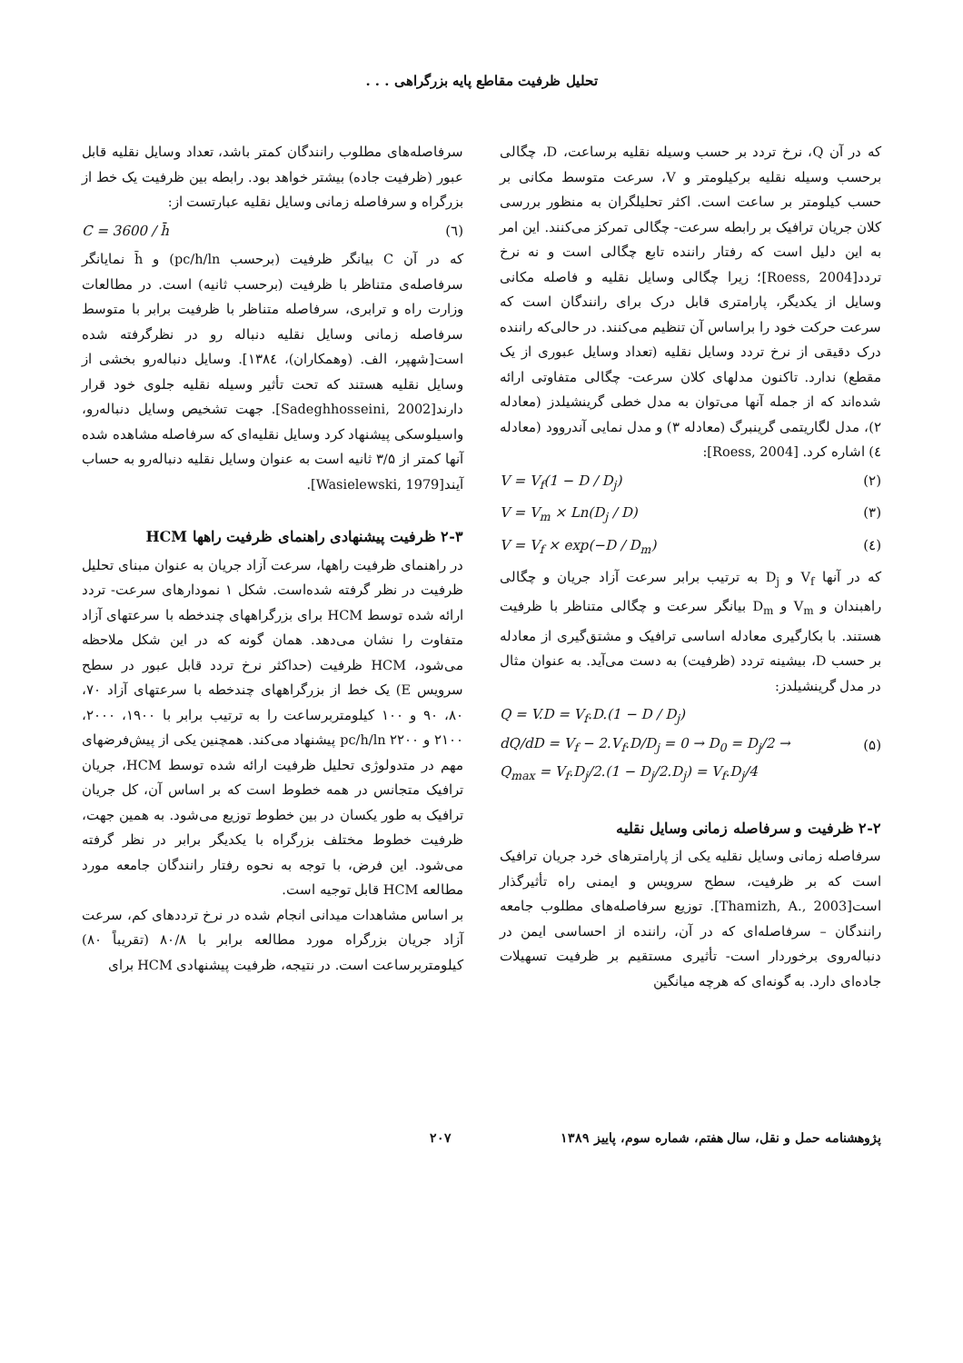تحلیل ظرفیت مقاطع پایه بزرگراهی . . .
که در آن Q، نرخ تردد بر حسب وسیله نقلیه برساعت، D، چگالی برحسب وسیله نقلیه برکیلومتر و V، سرعت متوسط مکانی بر حسب کیلومتر بر ساعت است. اکثر تحلیلگران به منظور بررسی کلان جریان ترافیک بر رابطه سرعت- چگالی تمرکز می‌کنند. این امر به این دلیل است که رفتار راننده تابع چگالی است و نه نرخ تردد[Roess, 2004]؛ زیرا چگالی وسایل نقلیه و فاصله مکانی وسایل از یکدیگر، پارامتری قابل درک برای رانندگان است که سرعت حرکت خود را براساس آن تنظیم می‌کنند. در حالی‌که راننده درک دقیقی از نرخ تردد وسایل نقلیه (تعداد وسایل عبوری از یک مقطع) ندارد. تاکنون مدلهای کلان سرعت- چگالی متفاوتی ارائه شده‌اند که از جمله آنها می‌توان به مدل خطی گرینشیلدز (معادله ۲)، مدل لگاریتمی گرینبرگ (معادله ۳) و مدل نمایی آندروود (معادله ٤) اشاره کرد. [Roess, 2004]:
V = V<sub>f</sub>(1 − D / D<sub>j</sub>) (۲)
V = V<sub>m</sub> × Ln(D<sub>j</sub> / D) (۳)
V = V<sub>f</sub> × exp(−D / D<sub>m</sub>) (٤)
که در آنها V<sub>f</sub> و D<sub>j</sub> به ترتیب برابر سرعت آزاد جریان و چگالی راهبندان و V<sub>m</sub> و D<sub>m</sub> بیانگر سرعت و چگالی متناظر با ظرفیت هستند. با بکارگیری معادله اساسی ترافیک و مشتق‌گیری از معادله بر حسب D، بیشینه تردد (ظرفیت) به دست می‌آید. به عنوان مثال در مدل گرینشیلدز:
Q = V.D = V<sub>f</sub>.D.(1 − D / D<sub>j</sub>)
dQ/dD = V<sub>f</sub> − 2.V<sub>f</sub>.D/D<sub>j</sub> = 0 → D<sub>0</sub> = D<sub>j</sub>/2 →
Q<sub>max</sub> = V<sub>f</sub>.D<sub>j</sub>/2.(1 − D<sub>j</sub>/2.D<sub>j</sub>) = V<sub>f</sub>.D<sub>j</sub>/4 (۵)
۲-۲ ظرفیت و سرفاصله زمانی وسایل نقلیه
سرفاصله زمانی وسایل نقلیه یکی از پارامترهای خرد جریان ترافیک است که بر ظرفیت، سطح سرویس و ایمنی راه تأثیرگذار است[Thamizh, A., 2003]. توزیع سرفاصله‌های مطلوب جامعه رانندگان – سرفاصله‌ای که در آن، راننده از احساسی ایمن در دنباله‌روی برخوردار است- تأثیری مستقیم بر ظرفیت تسهیلات جاده‌ای دارد. به گونه‌ای که هرچه میانگین
سرفاصله‌های مطلوب رانندگان کمتر باشد، تعداد وسایل نقلیه قابل عبور (ظرفیت جاده) بیشتر خواهد بود. رابطه بین ظرفیت یک خط از بزرگراه و سرفاصله زمانی وسایل نقلیه عبارتست از:
C = 3600 / h̄ (٦)
که در آن C بیانگر ظرفیت (برحسب pc/h/ln) و h̄ نمایانگر سرفاصله‌ی متناظر با ظرفیت (برحسب ثانیه) است. در مطالعات وزارت راه و ترابری، سرفاصله متناظر با ظرفیت برابر با متوسط سرفاصله زمانی وسایل نقلیه دنباله رو در نظرگرفته شده است[شهپر، الف. (وهمکاران)، ١٣٨٤]. وسایل دنباله‌رو بخشی از وسایل نقلیه هستند که تحت تأثیر وسیله نقلیه جلوی خود قرار دارند[Sadeghhosseini, 2002]. جهت تشخیص وسایل دنباله‌رو، واسیلوسکی پیشنهاد کرد وسایل نقلیه‌ای که سرفاصله مشاهده شده آنها کمتر از ۳/۵ ثانیه است به عنوان وسایل نقلیه دنباله‌رو به حساب آیند[Wasielewski, 1979].
۲-۳ ظرفیت پیشنهادی راهنمای ظرفیت راهها HCM
در راهنمای ظرفیت راهها، سرعت آزاد جریان به عنوان مبنای تحلیل ظرفیت در نظر گرفته شده‌است. شکل ۱ نمودارهای سرعت- تردد ارائه شده توسط HCM برای بزرگراههای چندخطه با سرعتهای آزاد متفاوت را نشان می‌دهد. همان گونه که در این شکل ملاحظه می‌شود، HCM ظرفیت (حداکثر نرخ تردد قابل عبور در سطح سرویس E) یک خط از بزرگراههای چندخطه با سرعتهای آزاد ۷۰، ۸۰، ۹۰ و ۱۰۰ کیلومتربرساعت را به ترتیب برابر با ۱۹۰۰، ۲۰۰۰، ۲۱۰۰ و pc/h/ln ۲۲۰۰ پیشنهاد می‌کند. همچنین یکی از پیش‌فرضهای مهم در متدولوژی تحلیل ظرفیت ارائه شده توسط HCM، جریان ترافیک متجانس در همه خطوط است که بر اساس آن، کل جریان ترافیک به طور یکسان در بین خطوط توزیع می‌شود. به همین جهت، ظرفیت خطوط مختلف بزرگراه با یکدیگر برابر در نظر گرفته می‌شود. این فرض، با توجه به نحوه رفتار رانندگان جامعه مورد مطالعه HCM قابل توجیه است.
بر اساس مشاهدات میدانی انجام شده در نرخ ترددهای کم، سرعت آزاد جریان بزرگراه مورد مطالعه برابر با ۸۰/۸ (تقریباً ۸۰) کیلومتربرساعت است. در نتیجه، ظرفیت پیشنهادی HCM برای
پژوهشنامه حمل و نقل، سال هفتم، شماره سوم، پاییز ۱۳۸۹ ۲۰۷